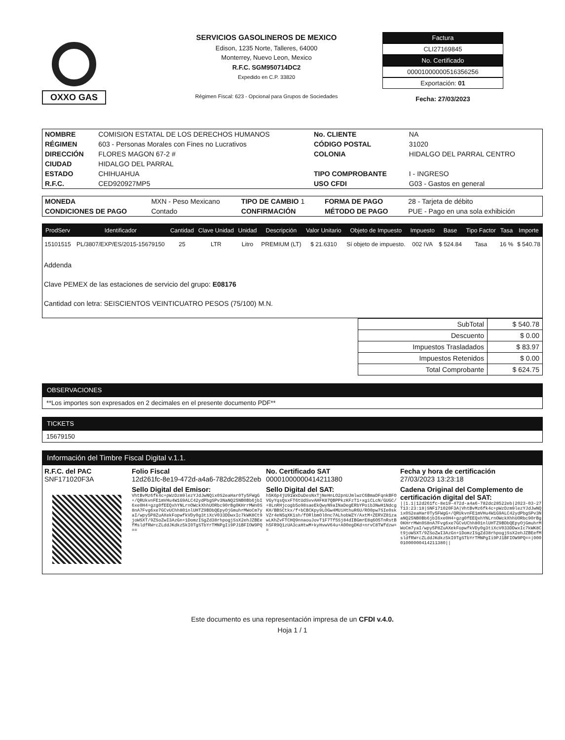OXXO GAS
SERVICIOS GASOLINEROS DE MEXICO
Edison, 1235 Norte, Talleres, 64000
Monterrey, Nuevo Leon, Mexico
R.F.C. SGM950714DC2
Expedido en C.P. 33820
Régimen Fiscal: 623 - Opcional para Grupos de Sociedades
Factura
CLI27169845
No. Certificado
00001000000516356256
Exportación: 01
Fecha: 27/03/2023
| NOMBRE | COMISION ESTATAL DE LOS DERECHOS HUMANOS | No. CLIENTE | NA |
| RÉGIMEN | 603 - Personas Morales con Fines no Lucrativos | CÓDIGO POSTAL | 31020 |
| DIRECCIÓN | FLORES MAGON 67-2 # | COLONIA | HIDALGO DEL PARRAL CENTRO |
| CIUDAD | HIDALGO DEL PARRAL | | |
| ESTADO | CHIHUAHUA | TIPO COMPROBANTE | I - INGRESO |
| R.F.C. | CED920927MP5 | USO CFDI | G03 - Gastos en general |
| MONEDA | MXN - Peso Mexicano | TIPO DE CAMBIO 1 | FORMA DE PAGO | 28 - Tarjeta de débito |
| CONDICIONES DE PAGO | Contado | CONFIRMACIÓN | MÉTODO DE PAGO | PUE - Pago en una sola exhibición |
| ProdServ | Identificador | Cantidad | Clave Unidad | Unidad | Descripción | Valor Unitario | Objeto de Impuesto | Impuesto | Base | Tipo Factor | Tasa | Importe |
| --- | --- | --- | --- | --- | --- | --- | --- | --- | --- | --- | --- | --- |
| 15101515 | PL/3807/EXP/ES/2015-15679150 | 25 | LTR | Litro | PREMIUM (LT) | $ 21.6310 | Sí objeto de impuesto. | 002 IVA | $ 524.84 | Tasa | 16 % | $ 540.78 |
| Addenda Clave PEMEX de las estaciones de servicio del grupo: E08176 Cantidad con letra: SEISCIENTOS VEINTICUATRO PESOS (75/100) M.N. | | | | | | | | | | | | |
| SubTotal | $ 540.78 |
| Descuento | $ 0.00 |
| Impuestos Trasladados | $ 83.97 |
| Impuestos Retenidos | $ 0.00 |
| Total Comprobante | $ 624.75 |
OBSERVACIONES
**Los importes son expresados en 2 decimales en el presente documento PDF**
TICKETS
15679150
Información del Timbre Fiscal Digital v.1.1.
| R.F.C. del PAC SNF171020F3A | Folio Fiscal 12d261fc-8e19-472d-a4a6-782dc28522eb | No. Certificado SAT 00001000000414211380 | Fecha y hora de certificación 27/03/2023 13:23:18 |
| | Sello Digital del Emisor: VhtBvMz6fk4c+pWzDzm9lezYJdJwNQix0S2eaHar0Ty5FWgG+/QRUkvnFE1mVHu4W1G9ALC42ydPbgSPv3NaNQ25NB0Bb6jbI6xe0H4+gzg0fEEQxhYNLrnOWckXhhUORbc90rBg0KHrrMWn0S8nA7Fvg6xe7GCvUChh801nlUHTZ9BDbQEpyOjGmuhrMWoCm7yaI/wpy5P8ZuAXekFopwfkVDy0g3tiXcV033DDwxIc7kWK8Ct9joWSXT/9ZSoZwI3AzGn+1DomzISgZd38rhpogjSsX2ehJZBEefMsldfRWrcZLddJKdkz5kI0TgSTbYrTMNPgIi9PJ1BFIOW9PQ== | Sello Digital del SAT: h5K6p4jU91WxDuDesNxTjNeHnLO2pnUJmlwzC6BmaDFqnkBFOVGyYqsQsxFT6tUdSvvAHFK87QBPPkzKFzT1+xgiCLcN/GUGC/+8LnRHjcogb5o98saeEkQwyN9aINaDegERbYPoib3NwH1NdcgKH/BBSCtkx/f+bCBCKpy9LOGw4MUiHthuR6U/RO0pw7SIe0skVZr4eN5qXK1sh/fORlbmOl0nc7ALhobWZY/AxtM+ZERVZ81zawLKhZvFTCHQ9nnaouJovT1F7Tf5Sj84dIBGmrE8q6O5TnRstBh5FR9Q1zUA3caHtwM+kyHvwV64u+A00egDKd+nrvC8TWfdzw== | Cadena Original del Complemento de certificación digital del SAT: //1.1/12d261fc-8e19-472d-a4a6-782dc28522eb/2023-03-27T13:23:18/SNF171020F3A/VhtBvMz6fk4c+pWzDzm9lezYJdJwNQix0S2eaHar0Ty5FWgG+/QRUkvnFE1mVHu4W1G9ALC42ydPbgSPv3NaNQ25NB0Bb6jbI6xe0H4+gzg0fEEQxhYNLrnOWckXhhUORbc90rBg0KHrrMWn0S8nA7Fvg6xe7GCvUChh801nlUHTZ9BDbQEpyOjGmuhrMWoCm7yaI/wpy5P8ZuAXekFopwfkVDy0g3tiXcV033DDwxIc7kWK8Ct9joWSXT/9ZSoZwI3AzGn+1DomzISgZd38rhpogjSsX2ehJZBEefMsldfRWrcZLddJKdkz5kI0TgSTbYrTMNPgIi9PJ1BFIOW9PQ==/00001000000414211380// |
Este documento es una representación impresa de un CFDI v.4.0.
Hoja 1 / 1